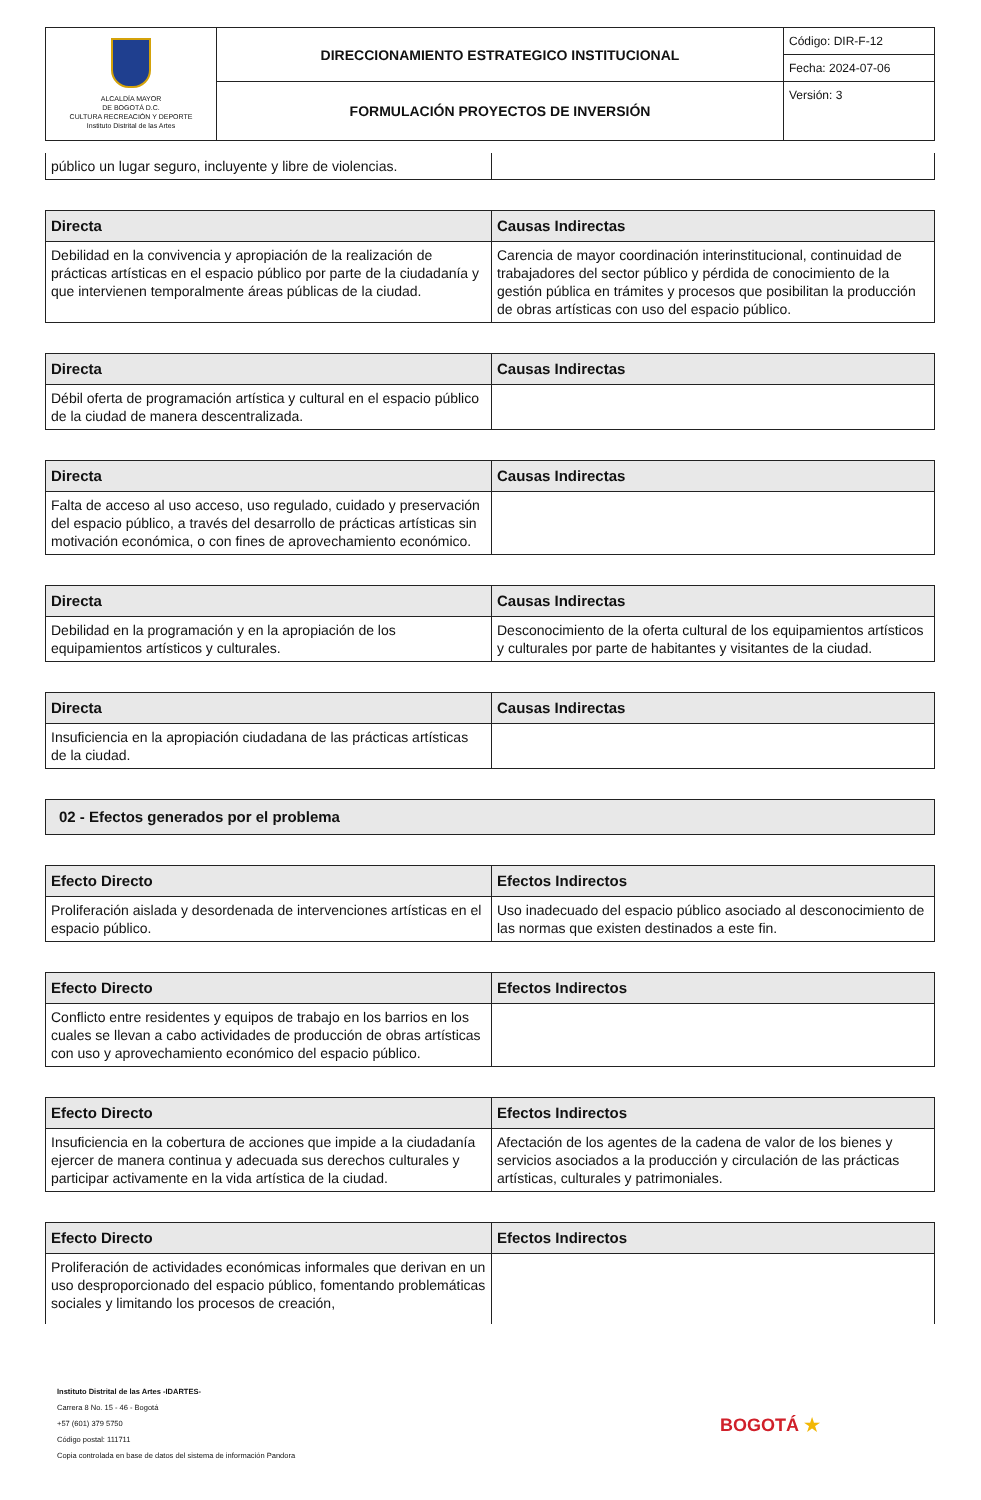| ALCALDÍA MAYOR DE BOGOTÁ D.C. CULTURA RECREACIÓN Y DEPORTE Instituto Distrital de las Artes | DIRECCIONAMIENTO ESTRATEGICO INSTITUCIONAL | Código: DIR-F-12 |
| | | Fecha: 2024-07-06 |
| | FORMULACIÓN PROYECTOS DE INVERSIÓN | Versión: 3 |
| público un lugar seguro, incluyente y libre de violencias. | |
| Directa | Causas Indirectas |
| --- | --- |
| Debilidad en la convivencia y apropiación de la realización de prácticas artísticas en el espacio público por parte de la ciudadanía y que intervienen temporalmente áreas públicas de la ciudad. | Carencia de mayor coordinación interinstitucional, continuidad de trabajadores del sector público y pérdida de conocimiento de la gestión pública en trámites y procesos que posibilitan la producción de obras artísticas con uso del espacio público. |
| Directa | Causas Indirectas |
| --- | --- |
| Débil oferta de programación artística y cultural en el espacio público de la ciudad de manera descentralizada. | |
| Directa | Causas Indirectas |
| --- | --- |
| Falta de acceso al uso acceso, uso regulado, cuidado y preservación del espacio público, a través del desarrollo de prácticas artísticas sin motivación económica, o con fines de aprovechamiento económico. | |
| Directa | Causas Indirectas |
| --- | --- |
| Debilidad en la programación y en la apropiación de los equipamientos artísticos y culturales. | Desconocimiento de la oferta cultural de los equipamientos artísticos y culturales por parte de habitantes y visitantes de la ciudad. |
| Directa | Causas Indirectas |
| --- | --- |
| Insuficiencia en la apropiación ciudadana de las prácticas artísticas de la ciudad. | |
| 02 - Efectos generados por el problema |
| --- |
| Efecto Directo | Efectos Indirectos |
| --- | --- |
| Proliferación aislada y desordenada de intervenciones artísticas en el espacio público. | Uso inadecuado del espacio público asociado al desconocimiento de las normas que existen destinados a este fin. |
| Efecto Directo | Efectos Indirectos |
| --- | --- |
| Conflicto entre residentes y equipos de trabajo en los barrios en los cuales se llevan a cabo actividades de producción de obras artísticas con uso y aprovechamiento económico del espacio público. | |
| Efecto Directo | Efectos Indirectos |
| --- | --- |
| Insuficiencia en la cobertura de acciones que impide a la ciudadanía ejercer de manera continua y adecuada sus derechos culturales y participar activamente en la vida artística de la ciudad. | Afectación de los agentes de la cadena de valor de los bienes y servicios asociados a la producción y circulación de las prácticas artísticas, culturales y patrimoniales. |
| Efecto Directo | Efectos Indirectos |
| --- | --- |
| Proliferación de actividades económicas informales que derivan en un uso desproporcionado del espacio público, fomentando problemáticas sociales y limitando los procesos de creación, | |
Instituto Distrital de las Artes -IDARTES-
Carrera 8 No. 15 - 46 - Bogotá
+57 (601) 379 5750
Código postal: 111711
Copia controlada en base de datos del sistema de información Pandora
BOGOTÁ ★